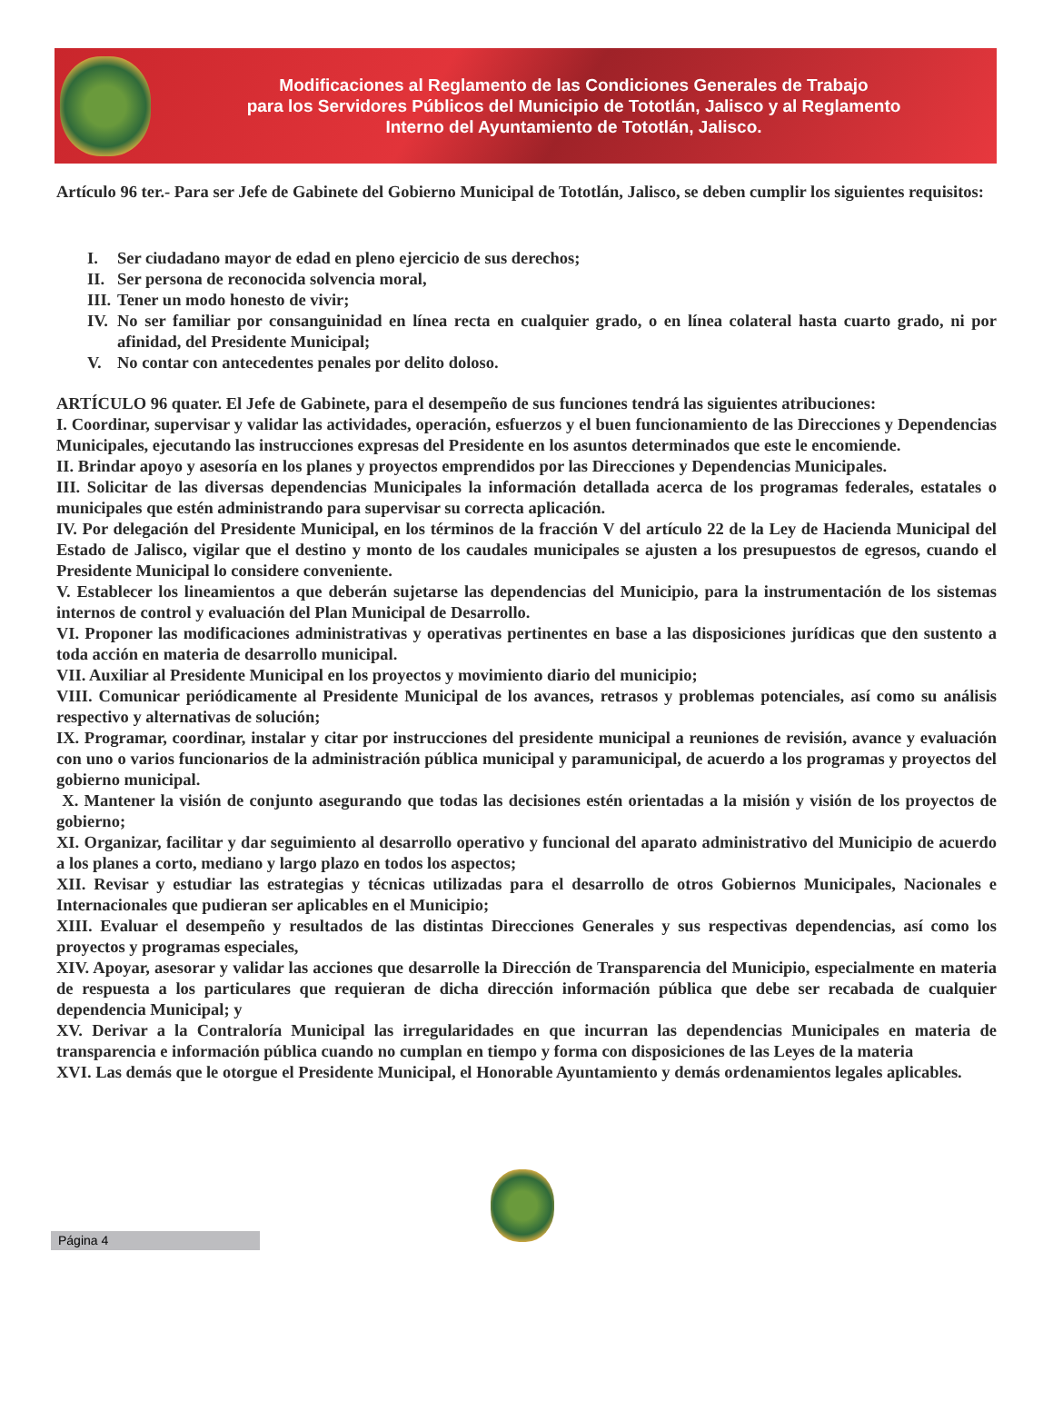Modificaciones al Reglamento de las Condiciones Generales de Trabajo
para los Servidores Públicos del Municipio de Tototlán, Jalisco y al Reglamento
Interno del Ayuntamiento de Tototlán, Jalisco.
Artículo 96 ter.- Para ser Jefe de Gabinete del Gobierno Municipal de Tototlán, Jalisco, se deben cumplir los siguientes requisitos:
I. Ser ciudadano mayor de edad en pleno ejercicio de sus derechos;
II. Ser persona de reconocida solvencia moral,
III. Tener un modo honesto de vivir;
IV.
No ser familiar por consanguinidad en línea recta en cualquier grado, o en línea colateral hasta cuarto grado, ni por afinidad, del Presidente Municipal;
V. No contar con antecedentes penales por delito doloso.
ARTÍCULO 96 quater. El Jefe de Gabinete, para el desempeño de sus funciones tendrá las siguientes atribuciones:
I. Coordinar, supervisar y validar las actividades, operación, esfuerzos y el buen funcionamiento de las Direcciones y Dependencias Municipales, ejecutando las instrucciones expresas del Presidente en los asuntos determinados que este le encomiende.
II. Brindar apoyo y asesoría en los planes y proyectos emprendidos por las Direcciones y Dependencias Municipales.
III. Solicitar de las diversas dependencias Municipales la información detallada acerca de los programas federales, estatales o municipales que estén administrando para supervisar su correcta aplicación.
IV. Por delegación del Presidente Municipal, en los términos de la fracción V del artículo 22 de la Ley de Hacienda Municipal del Estado de Jalisco, vigilar que el destino y monto de los caudales municipales se ajusten a los presupuestos de egresos, cuando el Presidente Municipal lo considere conveniente.
V. Establecer los lineamientos a que deberán sujetarse las dependencias del Municipio, para la instrumentación de los sistemas internos de control y evaluación del Plan Municipal de Desarrollo.
VI. Proponer las modificaciones administrativas y operativas pertinentes en base a las disposiciones jurídicas que den sustento a toda acción en materia de desarrollo municipal.
VII. Auxiliar al Presidente Municipal en los proyectos y movimiento diario del municipio;
VIII. Comunicar periódicamente al Presidente Municipal de los avances, retrasos y problemas potenciales, así como su análisis respectivo y alternativas de solución;
IX. Programar, coordinar, instalar y citar por instrucciones del presidente municipal a reuniones de revisión, avance y evaluación con uno o varios funcionarios de la administración pública municipal y paramunicipal, de acuerdo a los programas y proyectos del gobierno municipal.
X. Mantener la visión de conjunto asegurando que todas las decisiones estén orientadas a la misión y visión de los proyectos de gobierno;
XI. Organizar, facilitar y dar seguimiento al desarrollo operativo y funcional del aparato administrativo del Municipio de acuerdo a los planes a corto, mediano y largo plazo en todos los aspectos;
XII. Revisar y estudiar las estrategias y técnicas utilizadas para el desarrollo de otros Gobiernos Municipales, Nacionales e Internacionales que pudieran ser aplicables en el Municipio;
XIII. Evaluar el desempeño y resultados de las distintas Direcciones Generales y sus respectivas dependencias, así como los proyectos y programas especiales,
XIV. Apoyar, asesorar y validar las acciones que desarrolle la Dirección de Transparencia del Municipio, especialmente en materia de respuesta a los particulares que requieran de dicha dirección información pública que debe ser recabada de cualquier dependencia Municipal; y
XV. Derivar a la Contraloría Municipal las irregularidades en que incurran las dependencias Municipales en materia de transparencia e información pública cuando no cumplan en tiempo y forma con disposiciones de las Leyes de la materia
XVI. Las demás que le otorgue el Presidente Municipal, el Honorable Ayuntamiento y demás ordenamientos legales aplicables.
Página 4